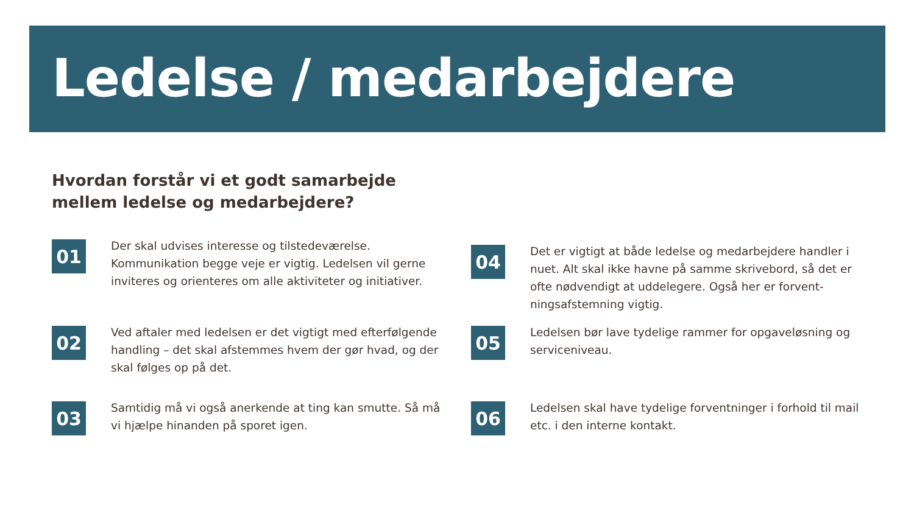Ledelse / medarbejdere
Hvordan forstår vi et godt samarbejde
mellem ledelse og medarbejdere?
01
Der skal udvises interesse og tilstedeværelse. Kommunikation begge veje er vigtig. Ledelsen vil gerne inviteres og orienteres om alle aktiviteter og initiativer.
02
Ved aftaler med ledelsen er det vigtigt med efterfølgende handling – det skal afstemmes hvem der gør hvad, og der skal følges op på det.
03
Samtidig må vi også anerkende at ting kan smutte. Så må vi hjælpe hinanden på sporet igen.
04
Det er vigtigt at både ledelse og medarbejdere handler i nuet. Alt skal ikke havne på samme skrivebord, så det er ofte nødvendigt at uddelegere. Også her er forvent-ningsafstemning vigtig.
05
Ledelsen bør lave tydelige rammer for opgaveløsning og serviceniveau.
06
Ledelsen skal have tydelige forventninger i forhold til mail etc. i den interne kontakt.